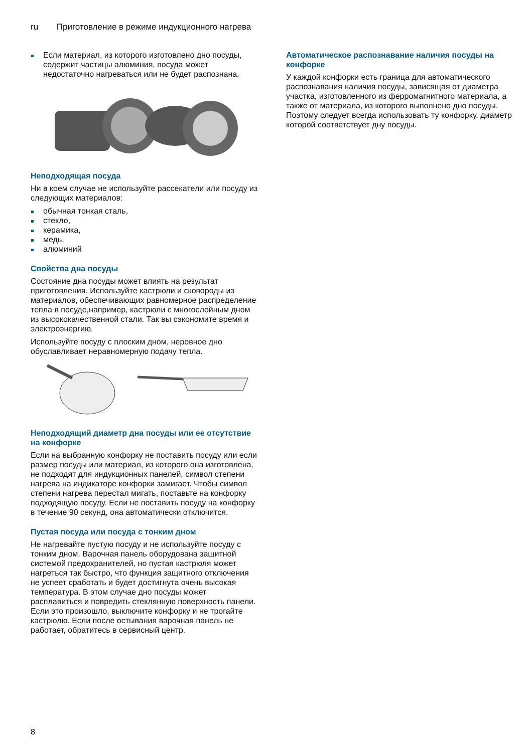ru Приготовление в режиме индукционного нагрева
Если материал, из которого изготовлено дно посуды, содержит частицы алюминия, посуда может недостаточно нагреваться или не будет распознана.
Неподходящая посуда
Ни в коем случае не используйте рассекатели или посуду из следующих материалов:
обычная тонкая сталь,
стекло,
керамика,
медь,
алюминий
Свойства дна посуды
Состояние дна посуды может влиять на результат приготовления. Используйте кастрюли и сковороды из материалов, обеспечивающих равномерное распределение тепла в посуде,например, кастрюли с многослойным дном из высококачественной стали. Так вы сэкономите время и электроэнергию.
Используйте посуду с плоским дном, неровное дно обуславливает неравномерную подачу тепла.
Неподходящий диаметр дна посуды или ее отсутствие на конфорке
Если на выбранную конфорку не поставить посуду или если размер посуды или материал, из которого она изготовлена, не подходят для индукционных панелей, символ степени нагрева на индикаторе конфорки замигает. Чтобы символ степени нагрева перестал мигать, поставьте на конфорку подходящую посуду. Если не поставить посуду на конфорку в течение 90 секунд, она автоматически отключится.
Пустая посуда или посуда с тонким дном
Не нагревайте пустую посуду и не используйте посуду с тонким дном. Варочная панель оборудована защитной системой предохранителей, но пустая кастрюля может нагреться так быстро, что функция защитного отключения не успеет сработать и будет достигнута очень высокая температура. В этом случае дно посуды может расплавиться и повредить стеклянную поверхность панели. Если это произошло, выключите конфорку и не трогайте кастрюлю. Если после остывания варочная панель не работает, обратитесь в сервисный центр.
Автоматическое распознавание наличия посуды на конфорке
У каждой конфорки есть граница для автоматического распознавания наличия посуды, зависящая от диаметра участка, изготовленного из ферромагнитного материала, а также от материала, из которого выполнено дно посуды. Поэтому следует всегда использовать ту конфорку, диаметр которой соответствует дну посуды.
8